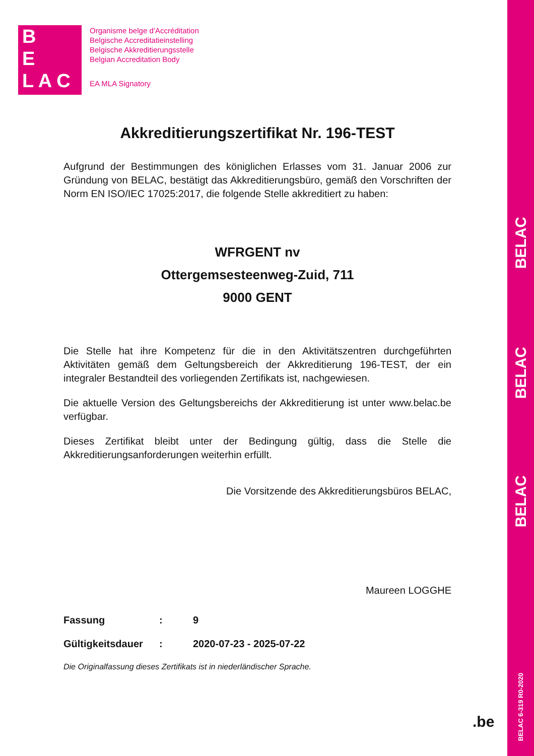BELAC
BELAC
BELAC
BELAC 6-319 R0-2020
B
E
L A C
Organisme belge d’Accréditation
Belgische Accreditatieinstelling
Belgische Akkreditierungsstelle
Belgian Accreditation Body
EA MLA Signatory
Akkreditierungszertifikat Nr. 196-TEST
Aufgrund der Bestimmungen des königlichen Erlasses vom 31. Januar 2006 zur Gründung von BELAC, bestätigt das Akkreditierungsbüro, gemäß den Vorschriften der Norm EN ISO/IEC 17025:2017, die folgende Stelle akkreditiert zu haben:
WFRGENT nv
Ottergemsesteenweg-Zuid, 711
9000 GENT
Die Stelle hat ihre Kompetenz für die in den Aktivitätszentren durchgeführten Aktivitäten gemäß dem Geltungsbereich der Akkreditierung 196-TEST, der ein integraler Bestandteil des vorliegenden Zertifikats ist, nachgewiesen.
Die aktuelle Version des Geltungsbereichs der Akkreditierung ist unter www.belac.be verfügbar.
Dieses Zertifikat bleibt unter der Bedingung gültig, dass die Stelle die Akkreditierungsanforderungen weiterhin erfüllt.
Die Vorsitzende des Akkreditierungsbüros BELAC,
Maureen LOGGHE
| Fassung | : | 9 |
| Gültigkeitsdauer | : | 2020-07-23 - 2025-07-22 |
Die Originalfassung dieses Zertifikats ist in niederländischer Sprache.
.be